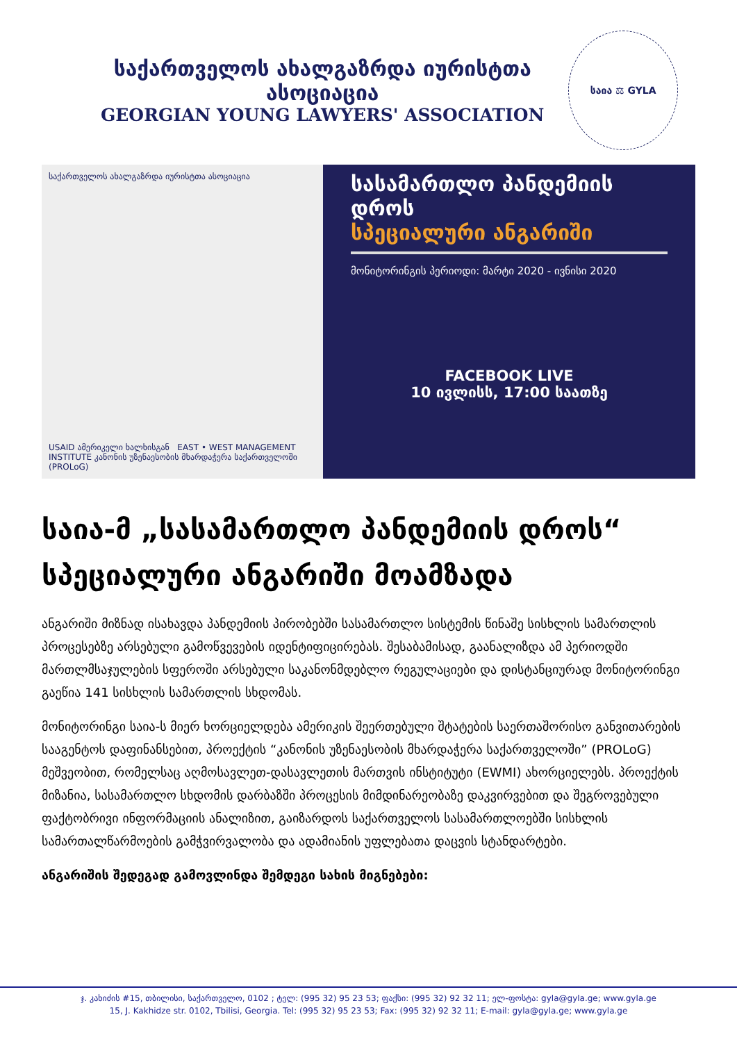საქართველოს ახალგაზრდა იურისტთა ასოციაცია
GEORGIAN YOUNG LAWYERS' ASSOCIATION
საია ⚖ GYLA
საქართველოს ახალგაზრდა იურისტთა ასოციაცია
USAID ამერიკელი ხალხისგან EAST • WEST MANAGEMENT INSTITUTE კანონის უზენაესობის მხარდაჭერა საქართველოში (PROLoG)
სასამართლო პანდემიის დროს
სპეციალური ანგარიში
მონიტორინგის პერიოდი: მარტი 2020 - ივნისი 2020
FACEBOOK LIVE
10 ივლისს, 17:00 საათზე
საია-მ „სასამართლო პანდემიის დროს“ სპეციალური ანგარიში მოამზადა
ანგარიში მიზნად ისახავდა პანდემიის პირობებში სასამართლო სისტემის წინაშე სისხლის სამართლის პროცესებზე არსებული გამოწვევების იდენტიფიცირებას. შესაბამისად, გაანალიზდა ამ პერიოდში მართლმსაჯულების სფეროში არსებული საკანონმდებლო რეგულაციები და დისტანციურად მონიტორინგი გაეწია 141 სისხლის სამართლის სხდომას.
მონიტორინგი საია-ს მიერ ხორციელდება ამერიკის შეერთებული შტატების საერთაშორისო განვითარების სააგენტოს დაფინანსებით, პროექტის “კანონის უზენაესობის მხარდაჭერა საქართველოში” (PROLoG) მეშვეობით, რომელსაც აღმოსავლეთ-დასავლეთის მართვის ინსტიტუტი (EWMI) ახორციელებს. პროექტის მიზანია, სასამართლო სხდომის დარბაზში პროცესის მიმდინარეობაზე დაკვირვებით და შეგროვებული ფაქტობრივი ინფორმაციის ანალიზით, გაიზარდოს საქართველოს სასამართლოებში სისხლის სამართალწარმოების გამჭვირვალობა და ადამიანის უფლებათა დაცვის სტანდარტები.
ანგარიშის შედეგად გამოვლინდა შემდეგი სახის მიგნებები:
ჯ. კახიძის #15, თბილისი, საქართველო, 0102 ; ტელ: (995 32) 95 23 53; ფაქსი: (995 32) 92 32 11; ელ-ფოსტა: gyla@gyla.ge; www.gyla.ge
15, J. Kakhidze str. 0102, Tbilisi, Georgia. Tel: (995 32) 95 23 53; Fax: (995 32) 92 32 11; E-mail: gyla@gyla.ge; www.gyla.ge